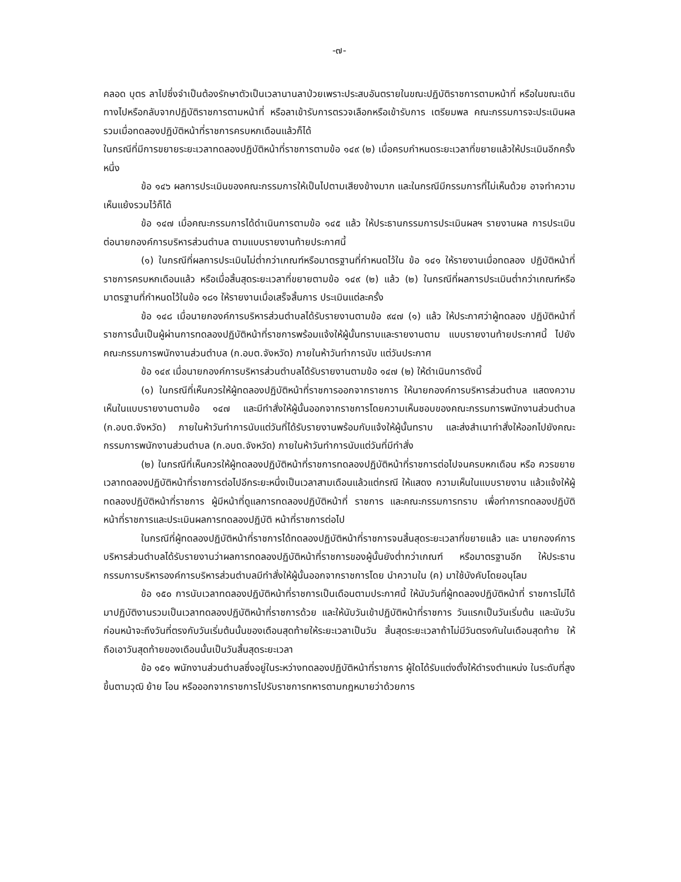-๗-
คลอด บุตร ลาไปซึ่งจำเป็นต้องรักษาตัวเป็นเวลานานลาป่วยเพราะประสบอันตรายในขณะปฏิบัติราชการตามหน้าที่ หรือในขณะเดินทางไปหรือกลับจากปฏิบัติราชการตามหน้าที่ หรือลาเข้ารับการตรวจเลือกหรือเข้ารับการ เตรียมพล คณะกรรมการจะประเมินผลรวมเมื่อทดลองปฏิบัติหน้าที่ราชการครบหกเดือนแล้วก็ได้
ในกรณีที่มีการขยายระยะเวลาทดลองปฏิบัติหน้าที่ราชการตามข้อ ๑๔๙ (๒) เมื่อครบกำหนดระยะเวลาที่ขยายแล้วให้ประเมินอีกครั้งหนึ่ง
ข้อ ๑๔๖ ผลการประเมินของคณะกรรมการให้เป็นไปตามเสียงข้างมาก และในกรณีมีกรรมการที่ไม่เห็นด้วย อาจทำความเห็นแย้งรวมไว้ก็ได้
ข้อ ๑๔๗ เมื่อคณะกรรมการได้ดำเนินการตามข้อ ๑๔๕ แล้ว ให้ประธานกรรมการประเมินผลฯ รายงานผล การประเมินต่อนายกองค์การบริหารส่วนตำบล ตามแบบรายงานท้ายประกาศนี้
(๑) ในกรณีที่ผลการประเมินไม่ต่ำกว่าเกณฑ์หรือมาตรฐานที่กำหนดไว้ใน ข้อ ๑๔๑ ให้รายงานเมื่อทดลอง ปฏิบัติหน้าที่ราชการครบหกเดือนแล้ว หรือเมื่อสิ้นสุดระยะเวลาที่ขยายตามข้อ ๑๔๙ (๒) แล้ว (๒) ในกรณีที่ผลการประเมินต่ำกว่าเกณฑ์หรือมาตรฐานที่กำหนดไว้ในข้อ ๑๘๑ ให้รายงานเมื่อเสร็จสิ้นการ ประเมินแต่ละครั้ง
ข้อ ๑๔๘ เมื่อนายกองค์การบริหารส่วนตำบลได้รับรายงานตามข้อ ๙๔๗ (๑) แล้ว ให้ประกาศว่าผู้ทดลอง ปฏิบัติหน้าที่ราชการนั้นเป็นผู้ผ่านการทดลองปฏิบัติหน้าที่ราชการพร้อมแจ้งให้ผู้นั้นทราบและรายงานตาม แบบรายงานท้ายประกาศนี้ ไปยังคณะกรรมการพนักงานส่วนตำบล (ก.อบต.จังหวัด) ภายในห้าวันทำการนับ แต่วันประกาศ
ข้อ ๑๔๙ เมื่อนายกองค์การบริหารส่วนตำบลได้รับรายงานตามข้อ ๑๔๗ (๒) ให้ดำเนินการดังนี้
(๑) ในกรณีที่เห็นควรให้ผู้ทดลองปฏิบัติหน้าที่ราชการออกจากราชการ ให้นายกองค์การบริหารส่วนตำบล แสดงความเห็นในแบบรายงานตามข้อ ๑๔๗ และมีทำสั่งให้ผู้นั้นออกจากราชการโดยความเห็นชอบของคณะกรรมการพนักงานส่วนตำบล (ก.อบต.จังหวัด) ภายในห้าวันทำการนับแต่วันที่ได้รับรายงานพร้อมกับแจ้งให้ผู้นั้นทราบ และส่งสำเนาทำสั่งให้ออกไปยังคณะกรรมการพนักงานส่วนตำบล (ก.อบต.จังหวัด) ภายในห้าวันทำการนับแต่วันที่มีทำสั่ง
(๒) ในกรณีที่เห็นควรให้ผู้ทดลองปฏิบัติหน้าที่ราชการทดลองปฏิบัติหน้าที่ราชการต่อไปจนครบหกเดือน หรือ ควรขยายเวลาทดลองปฏิบัติหน้าที่ราชการต่อไปอีกระยะหนึ่งเป็นเวลาสามเดือนแล้วแต่กรณี ให้แสดง ความเห็นในแบบรายงาน แล้วแจ้งให้ผู้ทดลองปฏิบัติหน้าที่ราชการ ผู้มีหน้าที่ดูแลการทดลองปฏิบัติหน้าที่ ราชการ และคณะกรรมการทราบ เพื่อทำการทดลองปฏิบัติหน้าที่ราชการและประเมินผลการทดลองปฏิบัติ หน้าที่ราชการต่อไป
ในกรณีที่ผู้ทดลองปฏิบัติหน้าที่ราชการได้ทดลองปฏิบัติหน้าที่ราชการจนสิ้นสุดระยะเวลาที่ขยายแล้ว และ นายกองค์การบริหารส่วนตำบลได้รับรายงานว่าผลการทดลองปฏิบัติหน้าที่ราชการของผู้นั้นยังต่ำกว่าเกณฑ์ หรือมาตรฐานอีก ให้ประธานกรรมการบริหารองค์การบริหารส่วนตำบลมีทำสั่งให้ผู้นั้นออกจากราชการโดย นำความใน (ค) มาใช้บังคับโดยอนุโลม
ข้อ ๑๕๐ การนับเวลาทดลองปฏิบัติหน้าที่ราชการเป็นเดือนตามประกาศนี้ ให้นับวันที่ผู้ทดลองปฏิบัติหน้าที่ ราชการไม่ได้มาปฏิบัติงานรวมเป็นเวลาทดลองปฏิบัติหน้าที่ราชการด้วย และให้นับวันเข้าปฏิบัติหน้าที่ราชการ วันแรกเป็นวันเริ่มต้น และนับวันก่อนหน้าจะถึงวันที่ตรงกับวันเริ่มต้นนั้นของเดือนสุดท้ายให้ระยะเวลาเป็นวัน สิ้นสุดระยะเวลาถ้าไม่มีวันตรงกันในเดือนสุดท้าย ให้ถือเอาวันสุดท้ายของเดือนนั้นเป็นวันสิ้นสุดระยะเวลา
ข้อ ๑๕๑ พนักงานส่วนตำบลซึ่งอยู่ในระหว่างทดลองปฏิบัติหน้าที่ราชการ ผู้ใดได้รับแต่งตั้งให้ดำรงตำแหน่ง ในระดับที่สูงขึ้นตามวุฒิ ย้าย โอน หรือออกจากราชการไปรับราชการทหารตามกฎหมายว่าด้วยการ